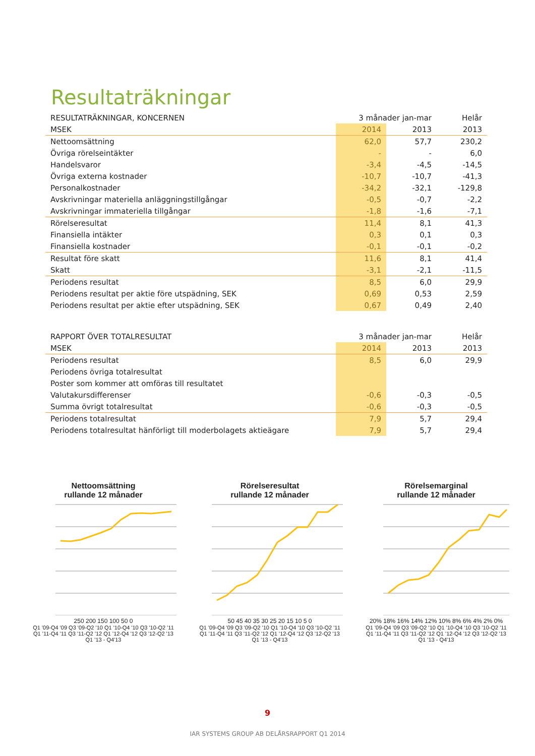Resultaträkningar
| RESULTATRÄKNINGAR, KONCERNEN | 3 månader jan-mar | | Helår |
| MSEK | 2014 | 2013 | 2013 |
| Nettoomsättning | 62,0 | 57,7 | 230,2 |
| Övriga rörelseintäkter | - | - | 6,0 |
| Handelsvaror | -3,4 | -4,5 | -14,5 |
| Övriga externa kostnader | -10,7 | -10,7 | -41,3 |
| Personalkostnader | -34,2 | -32,1 | -129,8 |
| Avskrivningar materiella anläggningstillgångar | -0,5 | -0,7 | -2,2 |
| Avskrivningar immateriella tillgångar | -1,8 | -1,6 | -7,1 |
| Rörelseresultat | 11,4 | 8,1 | 41,3 |
| Finansiella intäkter | 0,3 | 0,1 | 0,3 |
| Finansiella kostnader | -0,1 | -0,1 | -0,2 |
| Resultat före skatt | 11,6 | 8,1 | 41,4 |
| Skatt | -3,1 | -2,1 | -11,5 |
| Periodens resultat | 8,5 | 6,0 | 29,9 |
| Periodens resultat per aktie före utspädning, SEK | 0,69 | 0,53 | 2,59 |
| Periodens resultat per aktie efter utspädning, SEK | 0,67 | 0,49 | 2,40 |
| RAPPORT ÖVER TOTALRESULTAT | 3 månader jan-mar | | Helår |
| MSEK | 2014 | 2013 | 2013 |
| Periodens resultat | 8,5 | 6,0 | 29,9 |
| Periodens övriga totalresultat | | | |
| Poster som kommer att omföras till resultatet | | | |
| Valutakursdifferenser | -0,6 | -0,3 | -0,5 |
| Summa övrigt totalresultat | -0,6 | -0,3 | -0,5 |
| Periodens totalresultat | 7,9 | 5,7 | 29,4 |
| Periodens totalresultat hänförligt till moderbolagets aktieägare | 7,9 | 5,7 | 29,4 |
Nettoomsättning
rullande 12 månader
250 200 150 100 50 0
Q1 '09-Q4 '09 Q3 '09-Q2 '10 Q1 '10-Q4 '10 Q3 '10-Q2 '11 Q1 '11-Q4 '11 Q3 '11-Q2 '12 Q1 '12-Q4 '12 Q3 '12-Q2 '13 Q1 '13 - Q4'13
Rörelseresultat
rullande 12 månader
50 45 40 35 30 25 20 15 10 5 0
Q1 '09-Q4 '09 Q3 '09-Q2 '10 Q1 '10-Q4 '10 Q3 '10-Q2 '11 Q1 '11-Q4 '11 Q3 '11-Q2 '12 Q1 '12-Q4 '12 Q3 '12-Q2 '13 Q1 '13 - Q4'13
Rörelsemarginal
rullande 12 månader
20% 18% 16% 14% 12% 10% 8% 6% 4% 2% 0%
Q1 '09-Q4 '09 Q3 '09-Q2 '10 Q1 '10-Q4 '10 Q3 '10-Q2 '11 Q1 '11-Q4 '11 Q3 '11-Q2 '12 Q1 '12-Q4 '12 Q3 '12-Q2 '13 Q1 '13 - Q4'13
9
IAR SYSTEMS GROUP AB DELÅRSRAPPORT Q1 2014